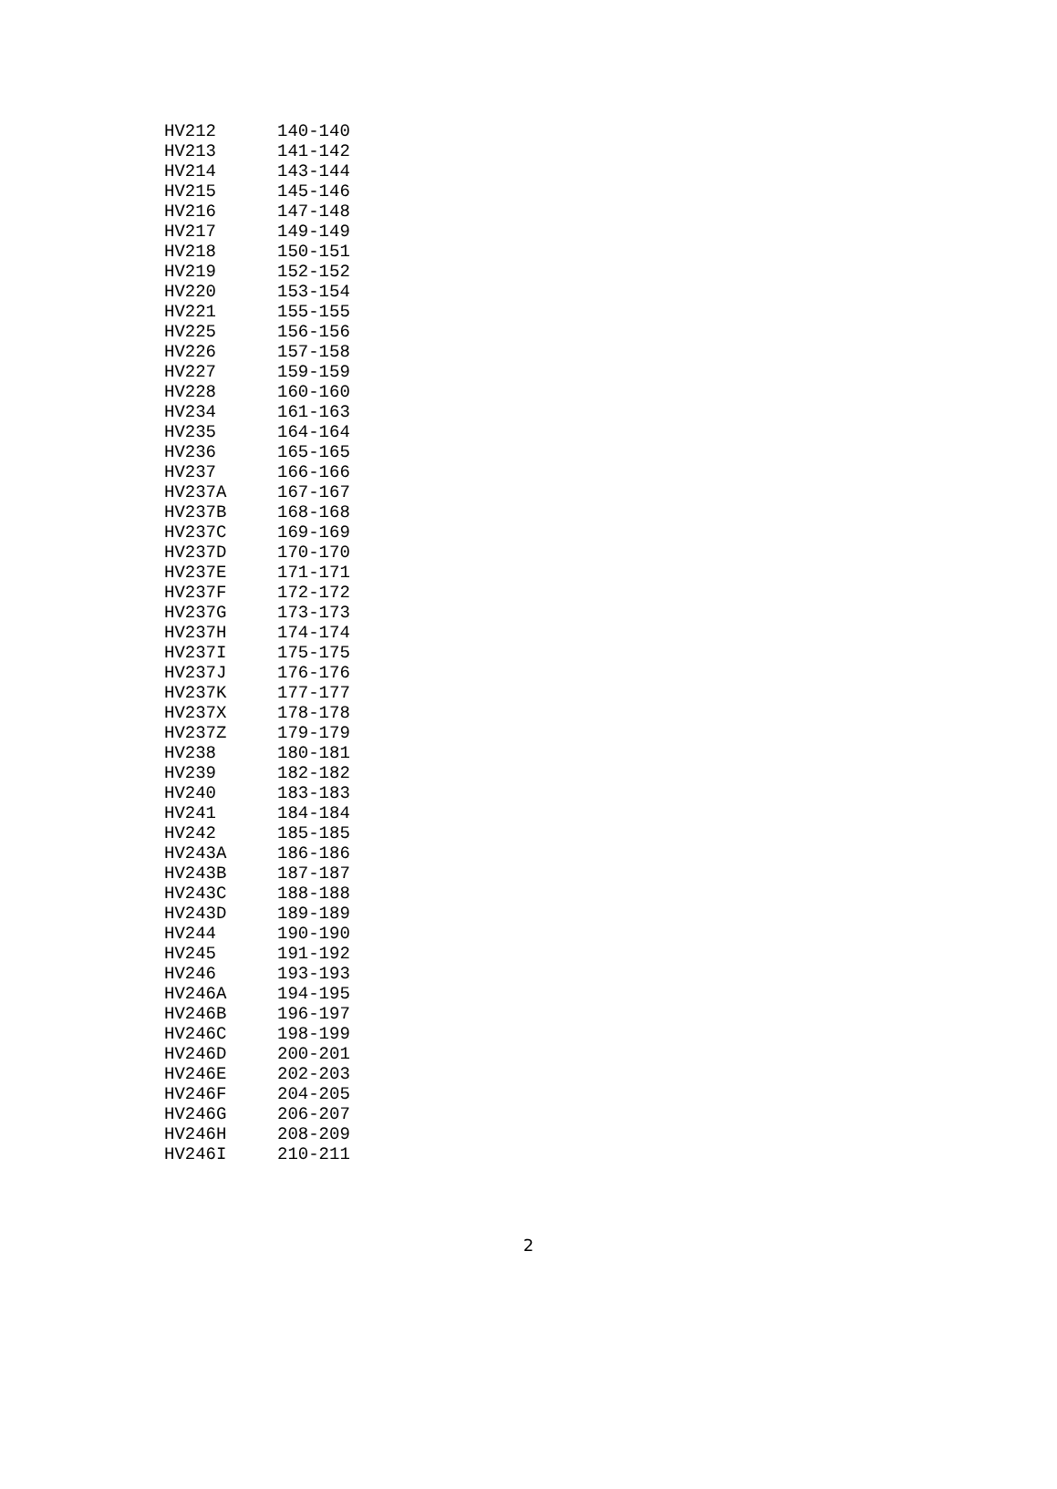| HV212 | 140-140 |
| HV213 | 141-142 |
| HV214 | 143-144 |
| HV215 | 145-146 |
| HV216 | 147-148 |
| HV217 | 149-149 |
| HV218 | 150-151 |
| HV219 | 152-152 |
| HV220 | 153-154 |
| HV221 | 155-155 |
| HV225 | 156-156 |
| HV226 | 157-158 |
| HV227 | 159-159 |
| HV228 | 160-160 |
| HV234 | 161-163 |
| HV235 | 164-164 |
| HV236 | 165-165 |
| HV237 | 166-166 |
| HV237A | 167-167 |
| HV237B | 168-168 |
| HV237C | 169-169 |
| HV237D | 170-170 |
| HV237E | 171-171 |
| HV237F | 172-172 |
| HV237G | 173-173 |
| HV237H | 174-174 |
| HV237I | 175-175 |
| HV237J | 176-176 |
| HV237K | 177-177 |
| HV237X | 178-178 |
| HV237Z | 179-179 |
| HV238 | 180-181 |
| HV239 | 182-182 |
| HV240 | 183-183 |
| HV241 | 184-184 |
| HV242 | 185-185 |
| HV243A | 186-186 |
| HV243B | 187-187 |
| HV243C | 188-188 |
| HV243D | 189-189 |
| HV244 | 190-190 |
| HV245 | 191-192 |
| HV246 | 193-193 |
| HV246A | 194-195 |
| HV246B | 196-197 |
| HV246C | 198-199 |
| HV246D | 200-201 |
| HV246E | 202-203 |
| HV246F | 204-205 |
| HV246G | 206-207 |
| HV246H | 208-209 |
| HV246I | 210-211 |
2